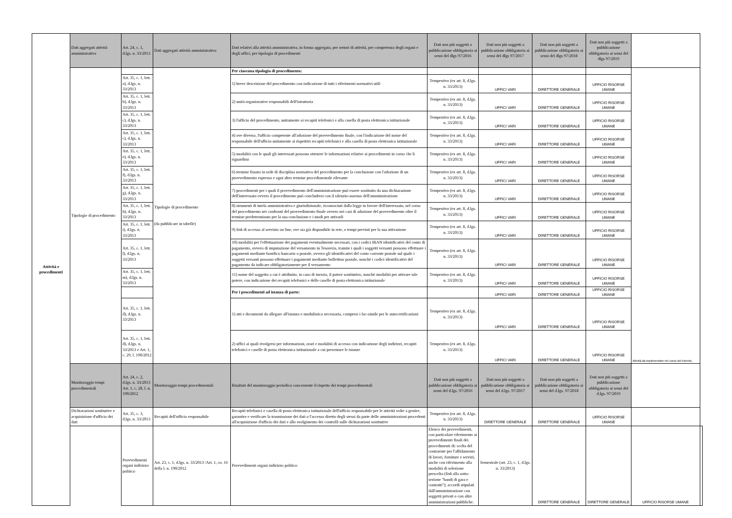| Attività e procedimenti | Dati aggregati attività amministrativa | Art. 24, c. 1, d.lgs. n. 33/2013 | Dati aggregati attività amministrativa | Dati relativi alla attività amministrativa, in forma aggregata, per settori di attività, per competenza degli organi e degli uffici, per tipologia di procedimenti | Dati non più soggetti a pubblicazione obbligatoria ai sensi del dlgs 97/2016 | Dati non più soggetti a pubblicazione obbligatoria ai sensi del dlgs 97/2017 | Dati non più soggetti a pubblicazione obbligatoria ai sensi del dlgs 97/2018 | Dati non più soggetti a pubblicazione obbligatoria ai sensi del dlgs 97/2019 | | |
| | Tipologie di procedimento | | Tipologie di procedimento (da pubblicare in tabelle) | Per ciascuna tipologia di procedimento: | | | | | Attività da implementare nel corso del triennio. | |
| | | Art. 35, c. 1, lett. a), d.lgs. n. 33/2013 | | 1) breve descrizione del procedimento con indicazione di tutti i riferimenti normativi utili | Tempestivo (ex art. 8, d.lgs. n. 33/2013) | UFFICI VARI | DIRETTORE GENERALE | UFFICIO RISORSE UMANE | | |
| | | Art. 35, c. 1, lett. b), d.lgs. n. 33/2013 | | 2) unità organizzative responsabili dell'istruttoria | Tempestivo (ex art. 8, d.lgs. n. 33/2013) | UFFICI VARI | DIRETTORE GENERALE | UFFICIO RISORSE UMANE | | |
| | | Art. 35, c. 1, lett. c), d.lgs. n. 33/2013 | | 3) l'ufficio del procedimento, unitamente ai recapiti telefonici e alla casella di posta elettronica istituzionale | Tempestivo (ex art. 8, d.lgs. n. 33/2013) | UFFICI VARI | DIRETTORE GENERALE | UFFICIO RISORSE UMANE | | |
| | | Art. 35, c. 1, lett. c), d.lgs. n. 33/2013 | | 4) ove diverso, l'ufficio competente all'adozione del provvedimento finale, con l'indicazione del nome del responsabile dell'ufficio unitamente ai rispettivi recapiti telefonici e alla casella di posta elettronica istituzionale | Tempestivo (ex art. 8, d.lgs. n. 33/2013) | UFFICI VARI | DIRETTORE GENERALE | UFFICIO RISORSE UMANE | | |
| | | Art. 35, c. 1, lett. e), d.lgs. n. 33/2013 | | 5) modalità con le quali gli interessati possono ottenere le informazioni relative ai procedimenti in corso che li riguardino | Tempestivo (ex art. 8, d.lgs. n. 33/2013) | UFFICI VARI | DIRETTORE GENERALE | UFFICIO RISORSE UMANE | | |
| | | Art. 35, c. 1, lett. f), d.lgs. n. 33/2013 | | 6) termine fissato in sede di disciplina normativa del procedimento per la conclusione con l'adozione di un provvedimento espresso e ogni altro termine procedimentale rilevante | Tempestivo (ex art. 8, d.lgs. n. 33/2013) | UFFICI VARI | DIRETTORE GENERALE | UFFICIO RISORSE UMANE | | |
| | | Art. 35, c. 1, lett. g), d.lgs. n. 33/2013 | | 7) procedimenti per i quali il provvedimento dell'amministrazione può essere sostituito da una dichiarazione dell'interessato ovvero il procedimento può concludersi con il silenzio-assenso dell'amministrazione | Tempestivo (ex art. 8, d.lgs. n. 33/2013) | UFFICI VARI | DIRETTORE GENERALE | UFFICIO RISORSE UMANE | | |
| | | Art. 35, c. 1, lett. h), d.lgs. n. 33/2013 | | 8) strumenti di tutela amministrativa e giurisdizionale, riconosciuti dalla legge in favore dell'interessato, nel corso del procedimento nei confronti del provvedimento finale ovvero nei casi di adozione del provvedimento oltre il termine predeterminato per la sua conclusione e i modi per attivarli | Tempestivo (ex art. 8, d.lgs. n. 33/2013) | UFFICI VARI | DIRETTORE GENERALE | UFFICIO RISORSE UMANE | | |
| | | Art. 35, c. 1, lett. i), d.lgs. n. 33/2013 | | 9) link di accesso al servizio on line, ove sia già disponibile in rete, o tempi previsti per la sua attivazione | Tempestivo (ex art. 8, d.lgs. n. 33/2013) | UFFICI VARI | DIRETTORE GENERALE | UFFICIO RISORSE UMANE | | |
| | | Art. 35, c. 1, lett. l), d.lgs. n. 33/2013 | | 10) modalità per l'effettuazione dei pagamenti eventualmente necessari, con i codici IBAN identificativi del conto di pagamento, ovvero di imputazione del versamento in Tesoreria, tramite i quali i soggetti versanti possono effettuare i pagamenti mediante bonifico bancario o postale, ovvero gli identificativi del conto corrente postale sul quale i soggetti versanti possono effettuare i pagamenti mediante bollettino postale, nonchè i codici identificativi del pagamento da indicare obbligatoriamente per il versamento | Tempestivo (ex art. 8, d.lgs. n. 33/2013) | UFFICI VARI | DIRETTORE GENERALE | UFFICIO RISORSE UMANE | | |
| | | Art. 35, c. 1, lett. m), d.lgs. n. 33/2013 | | 11) nome del soggetto a cui è attribuito, in caso di inerzia, il potere sostitutivo, nonchè modalità per attivare tale potere, con indicazione dei recapiti telefonici e delle caselle di posta elettronica istituzionale | Tempestivo (ex art. 8, d.lgs. n. 33/2013) | UFFICI VARI | DIRETTORE GENERALE | UFFICIO RISORSE UMANE | | |
| | | | | Per i procedimenti ad istanza di parte: | | UFFICI VARI | DIRETTORE GENERALE | UFFICIO RISORSE UMANE | | |
| | | Art. 35, c. 1, lett. d), d.lgs. n. 33/2013 | | 1) atti e documenti da allegare all'istanza e modulistica necessaria, compresi i fac-simile per le autocertificazioni | Tempestivo (ex art. 8, d.lgs. n. 33/2013) | UFFICI VARI | DIRETTORE GENERALE | UFFICIO RISORSE UMANE | | |
| | | Art. 35, c. 1, lett. d), d.lgs. n. 33/2013 e Art. 1, c. 29, l. 190/2012 | | 2) uffici ai quali rivolgersi per informazioni, orari e modalità di accesso con indicazione degli indirizzi, recapiti telefonici e caselle di posta elettronica istituzionale a cui presentare le istanze | Tempestivo (ex art. 8, d.lgs. n. 33/2013) | UFFICI VARI | DIRETTORE GENERALE | UFFICIO RISORSE UMANE | | |
| | Monitoraggio tempi procedimentali | Art. 24, c. 2, d.lgs. n. 33/2013 Art. 1, c. 28, l. n. 190/2012 | Monitoraggio tempi procedimentali | Risultati del monitoraggio periodico concernente il rispetto dei tempi procedimentali | Dati non più soggetti a pubblicazione obbligatoria ai sensi del d.lgs. 97/2016 | Dati non più soggetti a pubblicazione obbligatoria ai sensi del d.lgs. 97/2017 | Dati non più soggetti a pubblicazione obbligatoria ai sensi del d.lgs. 97/2018 | Dati non più soggetti a pubblicazione obbligatoria ai sensi del d.lgs. 97/2019 | | |
| | Dichiarazioni sostitutive e acquisizione d'ufficio dei dati | Art. 35, c. 3, d.lgs. n. 33/2013 | Recapiti dell'ufficio responsabile | Recapiti telefonici e casella di posta elettronica istituzionale dell'ufficio responsabile per le attività volte a gestire, garantire e verificare la trasmissione dei dati o l'accesso diretto degli stessi da parte delle amministrazioni procedenti all'acquisizione d'ufficio dei dati e allo svolgimento dei controlli sulle dichiarazioni sostitutive | Tempestivo (ex art. 8, d.lgs. n. 33/2013) | DIRETTORE GENERALE | DIRETTORE GENERALE | UFFICIO RISORSE UMANE | | |
| | | Provvedimenti organi indirizzo politico | Art. 23, c. 1, d.lgs. n. 33/2013 /Art. 1, co. 16 della l. n. 190/2012 | Provvedimenti organi indirizzo politico | Elenco dei provvedimenti, con particolare riferimento ai provvedimenti finali dei procedimenti di: scelta del contraente per l'affidamento di lavori, forniture e servizi, anche con riferimento alla modalità di selezione prescelta ( link alla sotto-sezione "bandi di gara e contratti"); accordi stipulati dall'amministrazione con soggetti privati o con altre amministrazioni pubbliche. | Semestrale (art. 23, c. 1, d.lgs. n. 33/2013) | DIRETTORE GENERALE | DIRETTORE GENERALE | UFFICIO RISORSE UMANE | |